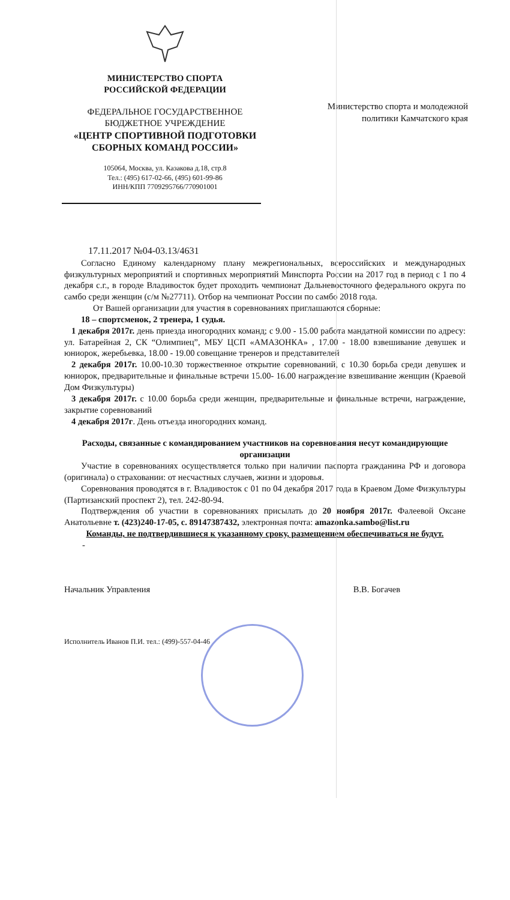МИНИСТЕРСТВО СПОРТА
РОССИЙСКОЙ ФЕДЕРАЦИИ
ФЕДЕРАЛЬНОЕ ГОСУДАРСТВЕННОЕ
БЮДЖЕТНОЕ УЧРЕЖДЕНИЕ
«ЦЕНТР СПОРТИВНОЙ ПОДГОТОВКИ
СБОРНЫХ КОМАНД РОССИИ»
105064, Москва, ул. Казакова д.18, стр.8
Тел.: (495) 617-02-66, (495) 601-99-86
ИНН/КПП 7709295766/770901001
Министерство спорта и молодежной политики Камчатского края
17.11.2017 №04-03.13/4631
Согласно Единому календарному плану межрегиональных, всероссийских и международных физкультурных мероприятий и спортивных мероприятий Минспорта России на 2017 год в период с 1 по 4 декабря с.г., в городе Владивосток будет проходить чемпионат Дальневосточного федерального округа по самбо среди женщин (с/м №27711). Отбор на чемпионат России по самбо 2018 года.
От Вашей организации для участия в соревнованиях приглашаются сборные:
18 – спортсменок, 2 тренера, 1 судья.
1 декабря 2017г. день приезда иногородних команд; с 9.00 - 15.00 работа мандатной комиссии по адресу: ул. Батарейная 2, СК “Олимпиец”, МБУ ЦСП «АМАЗОНКА» , 17.00 - 18.00 взвешивание девушек и юниорок, жеребьевка, 18.00 - 19.00 совещание тренеров и представителей
2 декабря 2017г. 10.00-10.30 торжественное открытие соревнований, с 10.30 борьба среди девушек и юниорок, предварительные и финальные встречи 15.00- 16.00 награждение взвешивание женщин (Краевой Дом Физкультуры)
3 декабря 2017г. с 10.00 борьба среди женщин, предварительные и финальные встречи, награждение, закрытие соревнований
4 декабря 2017г. День отъезда иногородних команд.
Расходы, связанные с командированием участников на соревнования несут командирующие организации
Участие в соревнованиях осуществляется только при наличии паспорта гражданина РФ и договора (оригинала) о страховании: от несчастных случаев, жизни и здоровья.
Соревнования проводятся в г. Владивосток с 01 по 04 декабря 2017 года в Краевом Доме Физкультуры (Партизанский проспект 2), тел. 242-80-94.
Подтверждения об участии в соревнованиях присылать до 20 ноября 2017г. Фалеевой Оксане Анатольевне т. (423)240-17-05, с. 89147387432, электронная почта: amazonka.sambo@list.ru
Команды, не подтвердившиеся к указанному сроку, размещением обеспечиваться не будут.
-
Начальник Управления В.В. Богачев
Исполнитель Иванов П.И. тел.: (499)-557-04-46